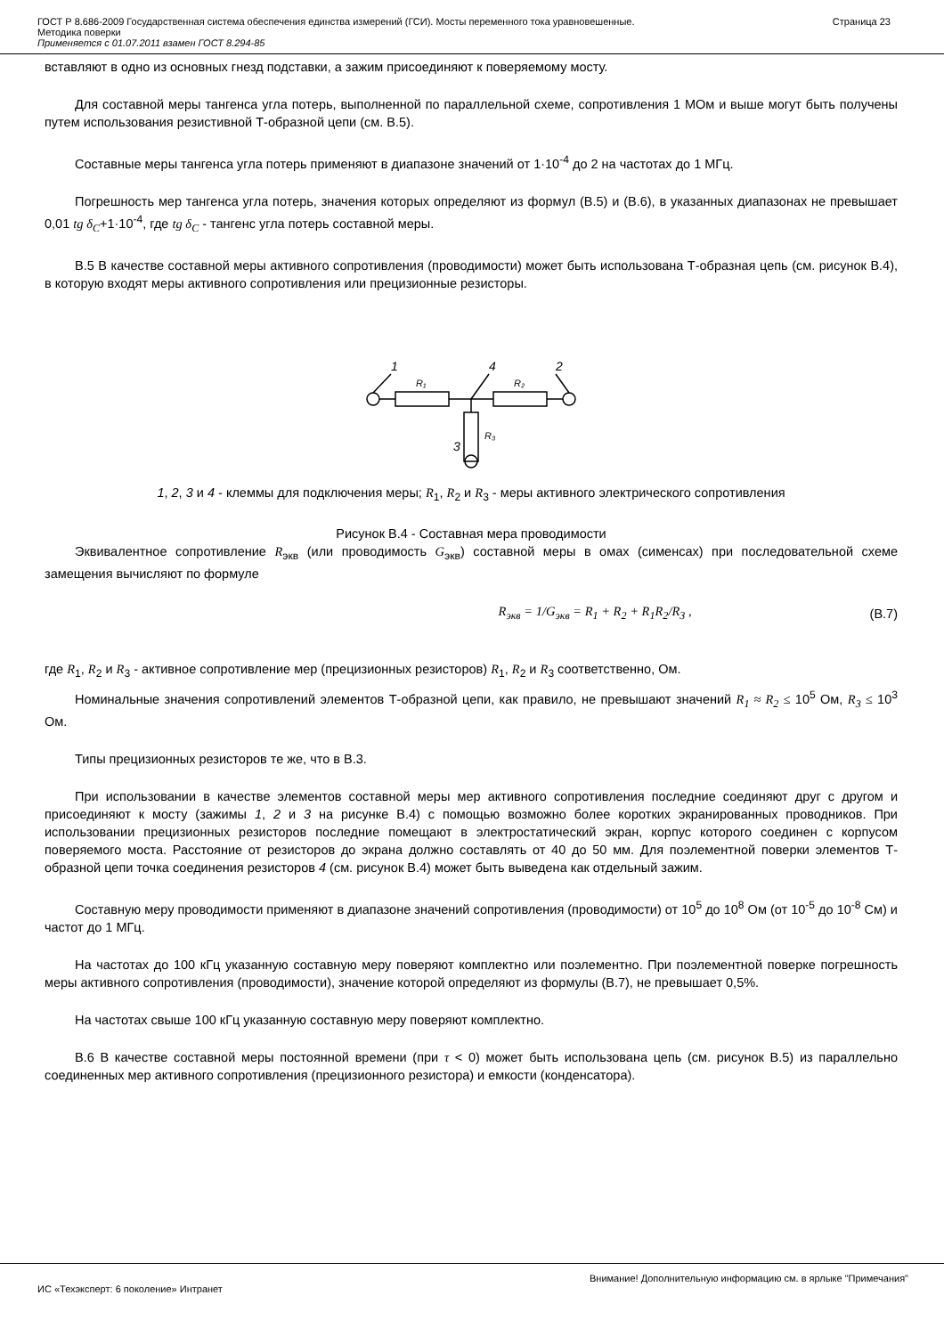ГОСТ Р 8.686-2009 Государственная система обеспечения единства измерений (ГСИ). Мосты переменного тока уравновешенные.
Методика поверки
Применяется с 01.07.2011 взамен ГОСТ 8.294-85
Страница 23
вставляют в одно из основных гнезд подставки, а зажим присоединяют к поверяемому мосту.
Для составной меры тангенса угла потерь, выполненной по параллельной схеме, сопротивления 1 МОм и выше могут быть получены путем использования резистивной Т-образной цепи (см. В.5).
Составные меры тангенса угла потерь применяют в диапазоне значений от 1·10<sup>-4</sup> до 2 на частотах до 1 МГц.
Погрешность мер тангенса угла потерь, значения которых определяют из формул (В.5) и (В.6), в указанных диапазонах не превышает 0,01 tg δ<sub>C</sub>+1·10<sup>-4</sup>, где tg δ<sub>C</sub> - тангенс угла потерь составной меры.
В.5 В качестве составной меры активного сопротивления (проводимости) может быть использована Т-образная цепь (см. рисунок В.4), в которую входят меры активного сопротивления или прецизионные резисторы.
1
4
2
3
R₁
R₂
R₃
1, 2, 3 и 4 - клеммы для подключения меры; R<sub>1</sub>, R<sub>2</sub> и R<sub>3</sub> - меры активного электрического сопротивления
Рисунок В.4 - Составная мера проводимости
Эквивалентное сопротивление R<sub>экв</sub> (или проводимость G<sub>экв</sub>) составной меры в омах (сименсах) при последовательной схеме замещения вычисляют по формуле
R<sub>экв</sub> = 1/G<sub>экв</sub> = R<sub>1</sub> + R<sub>2</sub> + R<sub>1</sub>R<sub>2</sub>/R<sub>3</sub> , (В.7)
где R<sub>1</sub>, R<sub>2</sub> и R<sub>3</sub> - активное сопротивление мер (прецизионных резисторов) R<sub>1</sub>, R<sub>2</sub> и R<sub>3</sub> соответственно, Ом.
Номинальные значения сопротивлений элементов Т-образной цепи, как правило, не превышают значений R<sub>1</sub> ≈ R<sub>2</sub> ≤ 10<sup>5</sup> Ом, R<sub>3</sub> ≤ 10<sup>3</sup> Ом.
Типы прецизионных резисторов те же, что в В.3.
При использовании в качестве элементов составной меры мер активного сопротивления последние соединяют друг с другом и присоединяют к мосту (зажимы 1, 2 и 3 на рисунке В.4) с помощью возможно более коротких экранированных проводников. При использовании прецизионных резисторов последние помещают в электростатический экран, корпус которого соединен с корпусом поверяемого моста. Расстояние от резисторов до экрана должно составлять от 40 до 50 мм. Для поэлементной поверки элементов Т-образной цепи точка соединения резисторов 4 (см. рисунок В.4) может быть выведена как отдельный зажим.
Составную меру проводимости применяют в диапазоне значений сопротивления (проводимости) от 10<sup>5</sup> до 10<sup>8</sup> Ом (от 10<sup>-5</sup> до 10<sup>-8</sup> См) и частот до 1 МГц.
На частотах до 100 кГц указанную составную меру поверяют комплектно или поэлементно. При поэлементной поверке погрешность меры активного сопротивления (проводимости), значение которой определяют из формулы (В.7), не превышает 0,5%.
На частотах свыше 100 кГц указанную составную меру поверяют комплектно.
В.6 В качестве составной меры постоянной времени (при τ < 0) может быть использована цепь (см. рисунок В.5) из параллельно соединенных мер активного сопротивления (прецизионного резистора) и емкости (конденсатора).
Внимание! Дополнительную информацию см. в ярлыке "Примечания"
ИС «Техэксперт: 6 поколение» Интранет